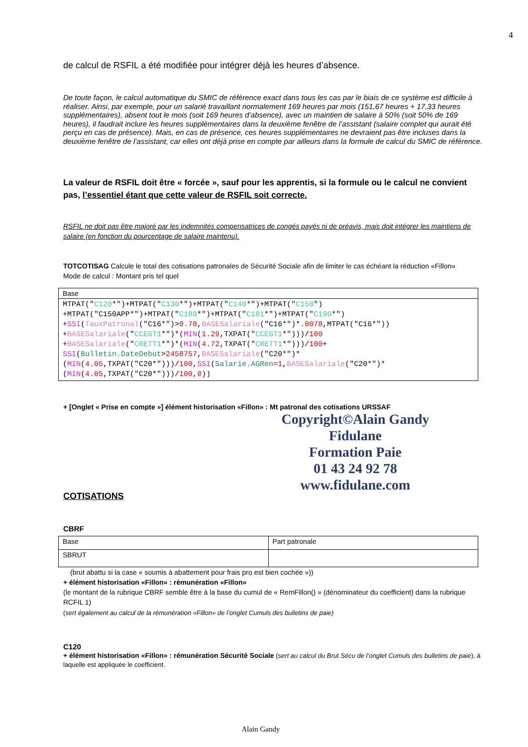4
de calcul de RSFIL a été modifiée pour intégrer déjà les heures d’absence.
De toute façon, le calcul automatique du SMIC de référence exact dans tous les cas par le biais de ce système est difficile à réaliser. Ainsi, par exemple, pour un salarié travaillant normalement 169 heures par mois (151,67 heures + 17,33 heures supplémentaires), absent tout le mois (soit 169 heures d’absence), avec un maintien de salaire à 50% (soit 50% de 169 heures), il faudrait inclure les heures supplémentaires dans la deuxième fenêtre de l’assistant (salaire complet qui aurait été perçu en cas de présence). Mais, en cas de présence, ces heures supplémentaires ne devraient pas être incluses dans la deuxième fenêtre de l’assistant, car elles ont déjà prise en compte par ailleurs dans la formule de calcul du SMIC de référence.
La valeur de RSFIL doit être « forcée », sauf pour les apprentis, si la formule ou le calcul ne convient pas, l’essentiel étant que cette valeur de RSFIL soit correcte.
RSFIL ne doit pas être majoré par les indemnités compensatrices de congés payés ni de préavis, mais doit intégrer les maintiens de salaire (en fonction du pourcentage de salaire maintenu).
TOTCOTISAG Calcule le total des cotisations patronales de Sécurité Sociale afin de limiter le cas échéant la réduction «Fillon»
Mode de calcul : Montant pris tel quel
| Base |
| MTPAT(" C120 *")+MTPAT(" C130 *")+MTPAT(" C140 *")+MTPAT(" C150 ") +MTPAT("C150APP*")+MTPAT(" C180 *")+MTPAT(" C181 *")+MTPAT(" C190 *") + SSI ( TauxPatronal ("C16*")> 0.78 , BASESalariale ("C16*")* .0078 ,MTPAT("C16*")) + BASESalariale (" CCEGT1 *")*( MIN ( 1.29 ,TXPAT(" CCEGT1 *")))/ 100 + BASESalariale (" CRETT1 *")*( MIN ( 4.72 ,TXPAT(" CRETT1 *")))/ 100 + SSI ( Bulletin.DateDebut > 2458757 , BASESalariale ("C20*")* ( MIN ( 4.05 ,TXPAT("C20*")))/ 100 , SSI ( Salarie.AGRen = 1 , BASESalariale ("C20*")* ( MIN ( 4.05 ,TXPAT("C20*")))/ 100 , 0 )) |
+ [Onglet « Prise en compte »] élément historisation «Fillon» : Mt patronal des cotisations URSSAF
Copyright©Alain Gandy
Fidulane
Formation Paie
01 43 24 92 78
www.fidulane.com
COTISATIONS
CBRF
| Base | Part patronale |
| SBRUT | |
(brut abattu si la case « soumis à abattement pour frais pro est bien cochée »))
+ élément historisation «Fillon» : rémunération «Fillon»
(le montant de la rubrique CBRF semble être à la base du cumul de « RemFillon() » (dénominateur du coefficient) dans la rubrique RCFIL 1)
(sert également au calcul de la rémunération «Fillon» de l’onglet Cumuls des bulletins de paie)
C120
+ élément historisation «Fillon» : rémunération Sécurité Sociale (sert au calcul du Brut Sécu de l’onglet Cumuls des bulletins de paie), à laquelle est appliquée le coefficient.
Alain Gandy